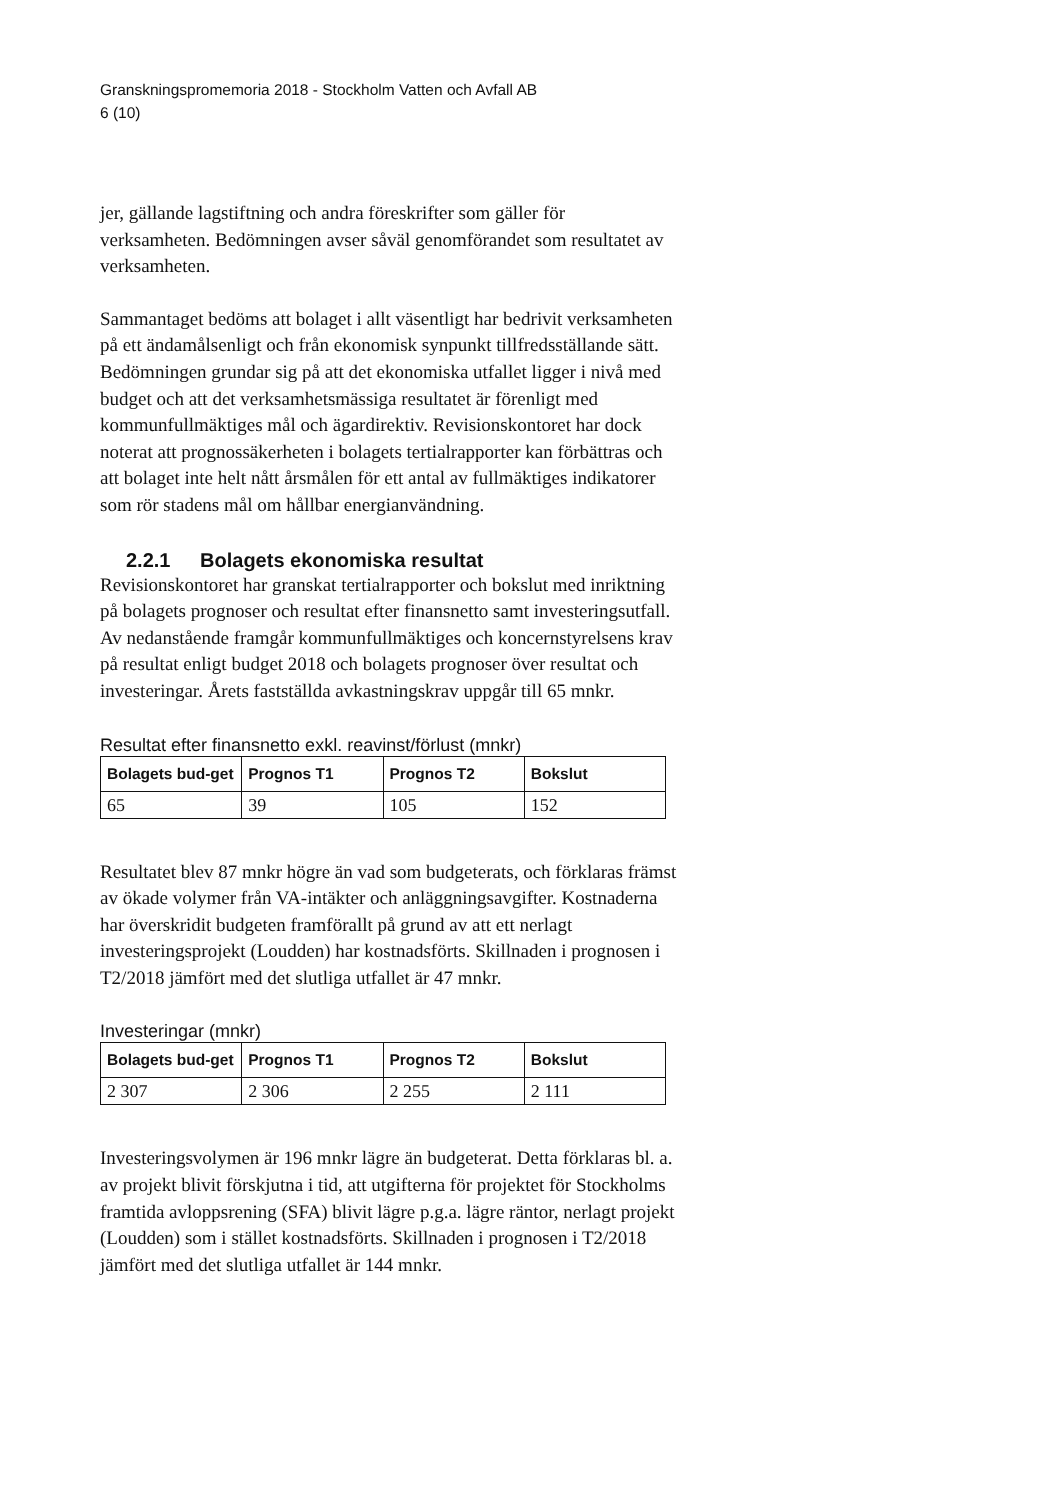Granskningspromemoria 2018 - Stockholm Vatten och Avfall AB
6 (10)
jer, gällande lagstiftning och andra föreskrifter som gäller för verksamheten. Bedömningen avser såväl genomförandet som resultatet av verksamheten.
Sammantaget bedöms att bolaget i allt väsentligt har bedrivit verksamheten på ett ändamålsenligt och från ekonomisk synpunkt tillfredsställande sätt. Bedömningen grundar sig på att det ekonomiska utfallet ligger i nivå med budget och att det verksamhetsmässiga resultatet är förenligt med kommunfullmäktiges mål och ägardirektiv. Revisionskontoret har dock noterat att prognossäkerheten i bolagets tertialrapporter kan förbättras och att bolaget inte helt nått årsmålen för ett antal av fullmäktiges indikatorer som rör stadens mål om hållbar energianvändning.
2.2.1 Bolagets ekonomiska resultat
Revisionskontoret har granskat tertialrapporter och bokslut med inriktning på bolagets prognoser och resultat efter finansnetto samt investeringsutfall. Av nedanstående framgår kommunfullmäktiges och koncernstyrelsens krav på resultat enligt budget 2018 och bolagets prognoser över resultat och investeringar. Årets fastställda avkastningskrav uppgår till 65 mnkr.
Resultat efter finansnetto exkl. reavinst/förlust (mnkr)
| Bolagets bud-get | Prognos T1 | Prognos T2 | Bokslut |
| --- | --- | --- | --- |
| 65 | 39 | 105 | 152 |
Resultatet blev 87 mnkr högre än vad som budgeterats, och förklaras främst av ökade volymer från VA-intäkter och anläggningsavgifter. Kostnaderna har överskridit budgeten framförallt på grund av att ett nerlagt investeringsprojekt (Loudden) har kostnadsförts. Skillnaden i prognosen i T2/2018 jämfört med det slutliga utfallet är 47 mnkr.
Investeringar (mnkr)
| Bolagets bud-get | Prognos T1 | Prognos T2 | Bokslut |
| --- | --- | --- | --- |
| 2 307 | 2 306 | 2 255 | 2 111 |
Investeringsvolymen är 196 mnkr lägre än budgeterat. Detta förklaras bl. a. av projekt blivit förskjutna i tid, att utgifterna för projektet för Stockholms framtida avloppsrening (SFA) blivit lägre p.g.a. lägre räntor, nerlagt projekt (Loudden) som i stället kostnadsförts. Skillnaden i prognosen i T2/2018 jämfört med det slutliga utfallet är 144 mnkr.